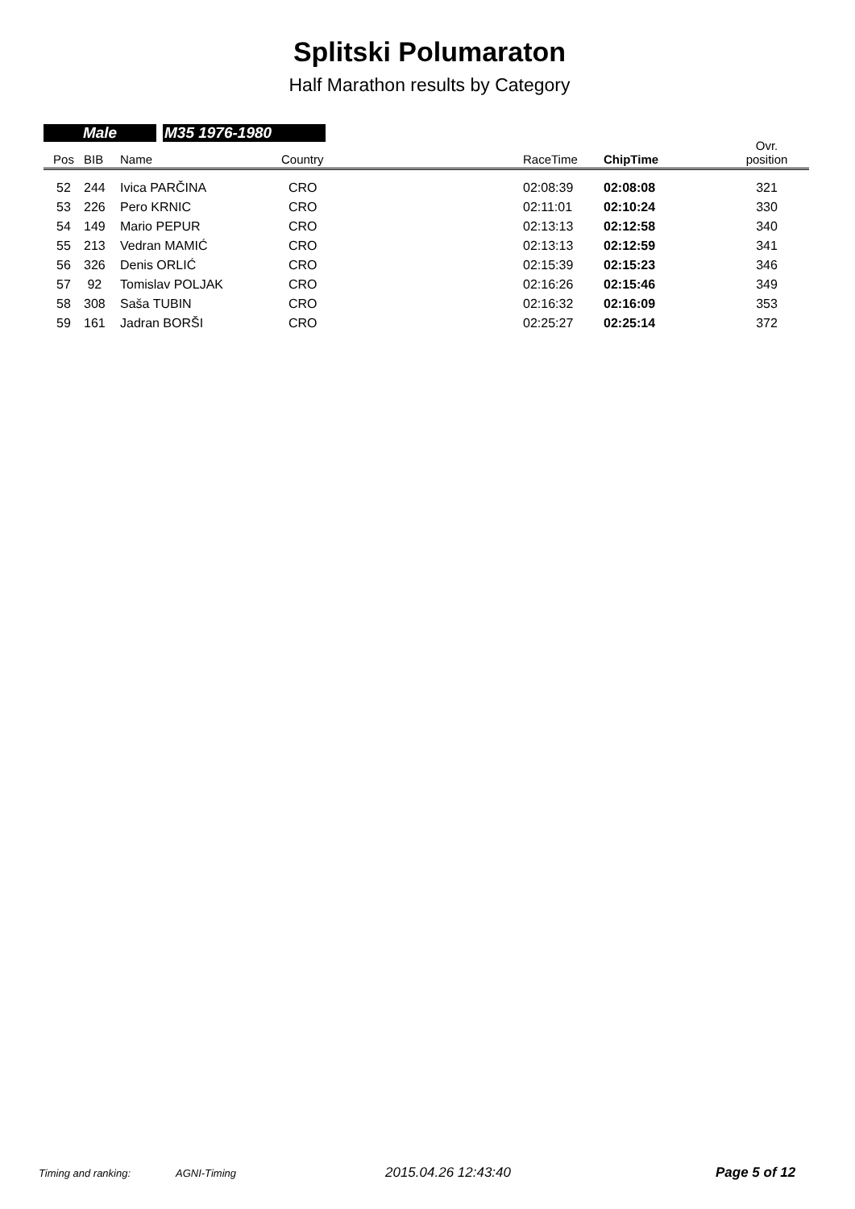Splitski Polumaraton
Half Marathon results by Category
Male M35 1976-1980
| Pos | BIB | Name | Country | RaceTime | ChipTime | Ovr. position |
| --- | --- | --- | --- | --- | --- | --- |
| 52 | 244 | Ivica PARČINA | CRO | 02:08:39 | 02:08:08 | 321 |
| 53 | 226 | Pero KRNIC | CRO | 02:11:01 | 02:10:24 | 330 |
| 54 | 149 | Mario PEPUR | CRO | 02:13:13 | 02:12:58 | 340 |
| 55 | 213 | Vedran MAMIĆ | CRO | 02:13:13 | 02:12:59 | 341 |
| 56 | 326 | Denis ORLIĆ | CRO | 02:15:39 | 02:15:23 | 346 |
| 57 | 92 | Tomislav POLJAK | CRO | 02:16:26 | 02:15:46 | 349 |
| 58 | 308 | Saša TUBIN | CRO | 02:16:32 | 02:16:09 | 353 |
| 59 | 161 | Jadran BORŠI | CRO | 02:25:27 | 02:25:14 | 372 |
Timing and ranking: AGNI-Timing 2015.04.26 12:43:40 Page 5 of 12